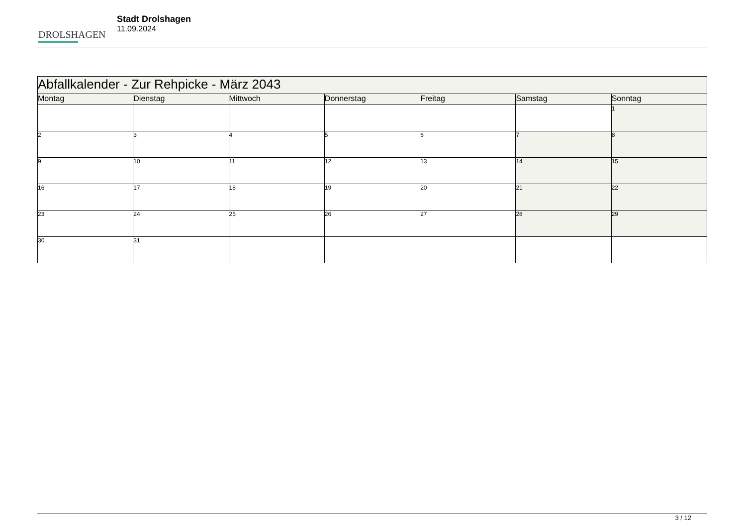DROLSHAGEN
Stadt Drolshagen
11.09.2024
| Abfallkalender - Zur Rehpicke - März 2043 | | | | | | |
| Montag | Dienstag | Mittwoch | Donnerstag | Freitag | Samstag | Sonntag |
| | | | | | | 1 |
| 2 | 3 | 4 | 5 | 6 | 7 | 8 |
| 9 | 10 | 11 | 12 | 13 | 14 | 15 |
| 16 | 17 | 18 | 19 | 20 | 21 | 22 |
| 23 | 24 | 25 | 26 | 27 | 28 | 29 |
| 30 | 31 | | | | | |
3 / 12